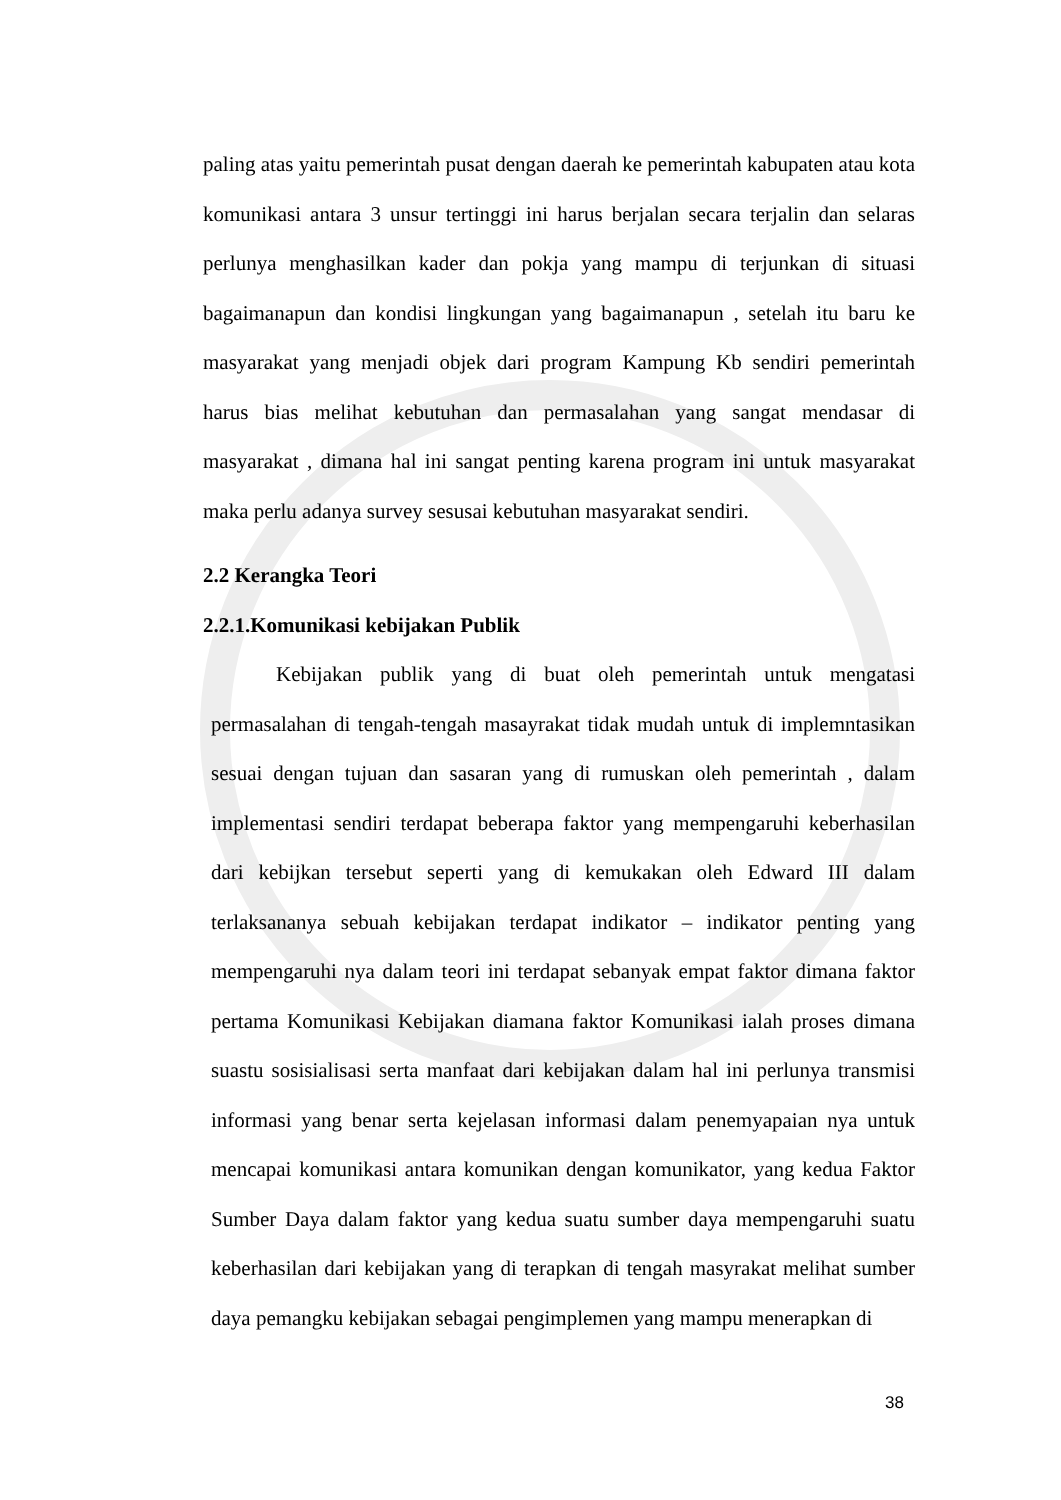paling atas yaitu pemerintah pusat dengan daerah ke pemerintah kabupaten atau kota komunikasi antara 3 unsur tertinggi ini harus berjalan secara terjalin dan selaras perlunya menghasilkan kader dan pokja yang mampu di terjunkan di situasi bagaimanapun dan kondisi lingkungan yang bagaimanapun , setelah itu baru ke masyarakat yang menjadi objek dari program Kampung Kb sendiri pemerintah harus bias melihat kebutuhan dan permasalahan yang sangat mendasar di masyarakat , dimana hal ini sangat penting karena program ini untuk masyarakat maka perlu adanya survey sesusai kebutuhan masyarakat sendiri.
2.2 Kerangka Teori
2.2.1.Komunikasi kebijakan Publik
Kebijakan publik yang di buat oleh pemerintah untuk mengatasi permasalahan di tengah-tengah masayrakat tidak mudah untuk di implemntasikan sesuai dengan tujuan dan sasaran yang di rumuskan oleh pemerintah , dalam implementasi sendiri terdapat beberapa faktor yang mempengaruhi keberhasilan dari kebijkan tersebut seperti yang di kemukakan oleh Edward III dalam terlaksananya sebuah kebijakan terdapat indikator – indikator penting yang mempengaruhi nya dalam teori ini terdapat sebanyak empat faktor dimana faktor pertama Komunikasi Kebijakan diamana faktor Komunikasi ialah proses dimana suastu sosisialisasi serta manfaat dari kebijakan dalam hal ini perlunya transmisi informasi yang benar serta kejelasan informasi dalam penemyapaian nya untuk mencapai komunikasi antara komunikan dengan komunikator, yang kedua Faktor Sumber Daya dalam faktor yang kedua suatu sumber daya mempengaruhi suatu keberhasilan dari kebijakan yang di terapkan di tengah masyrakat melihat sumber daya pemangku kebijakan sebagai pengimplemen yang mampu menerapkan di
38